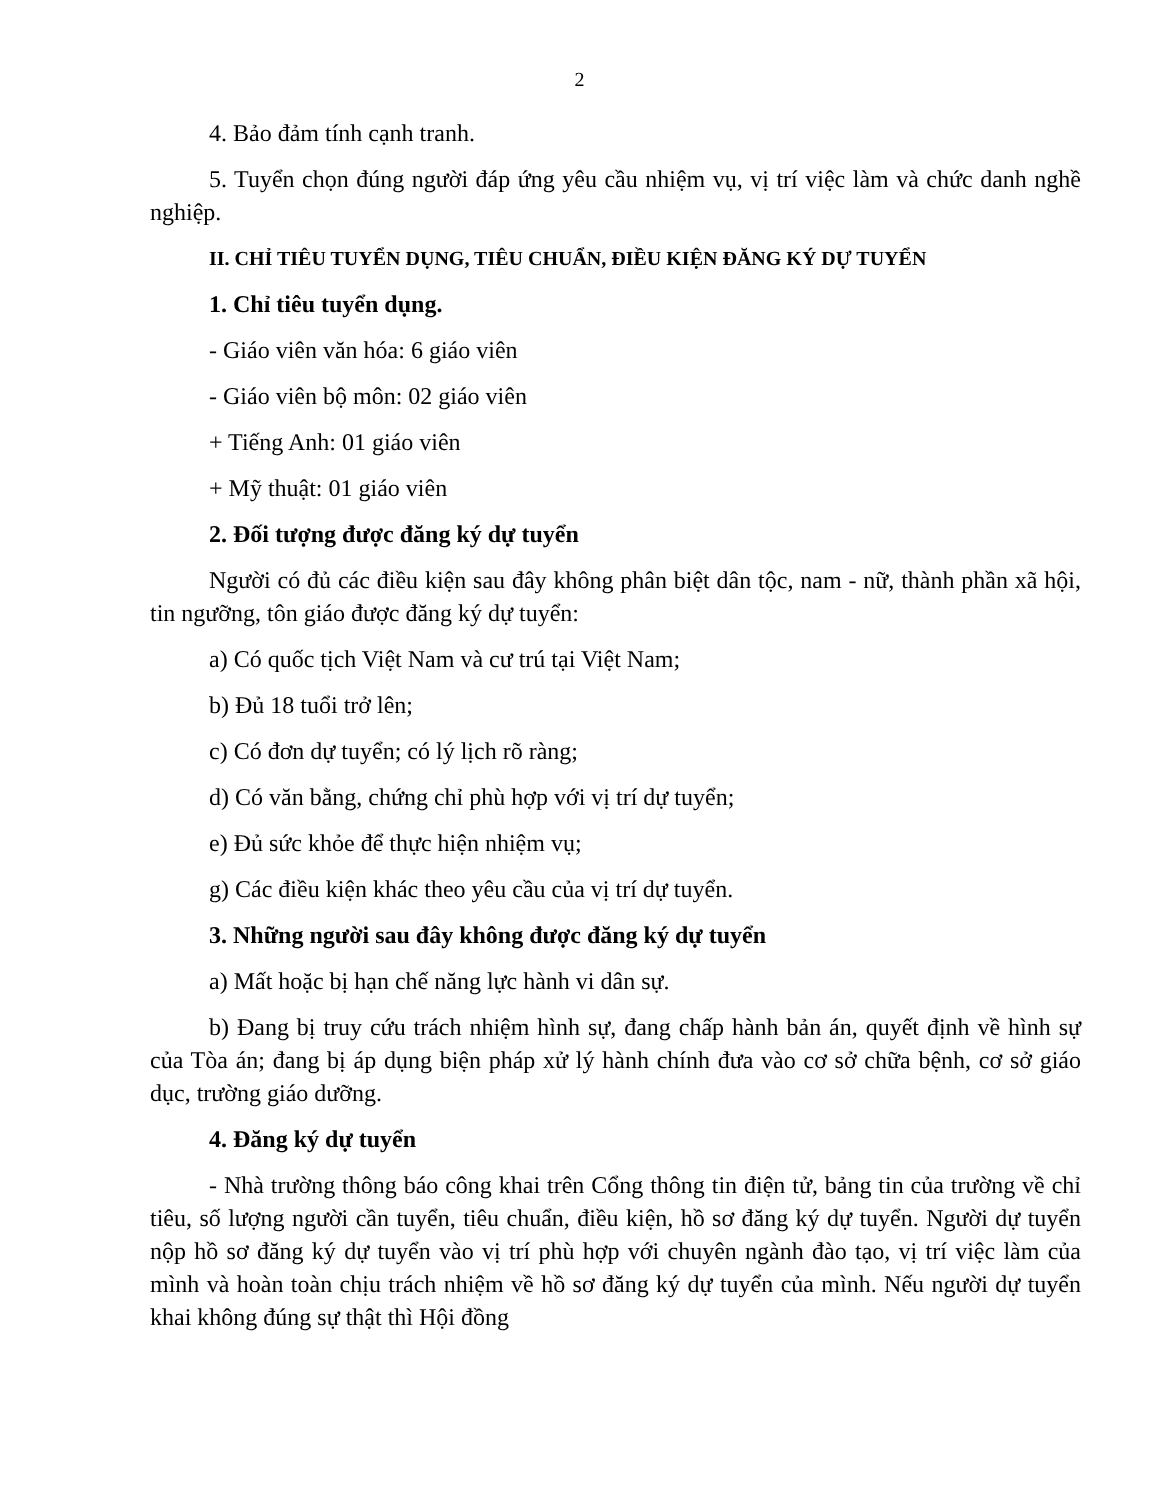2
4. Bảo đảm tính cạnh tranh.
5. Tuyển chọn đúng người đáp ứng yêu cầu nhiệm vụ, vị trí việc làm và chức danh nghề nghiệp.
II. CHỈ TIÊU TUYỂN DỤNG, TIÊU CHUẨN, ĐIỀU KIỆN ĐĂNG KÝ DỰ TUYỂN
1. Chỉ tiêu tuyển dụng.
- Giáo viên văn hóa: 6 giáo viên
- Giáo viên bộ môn: 02 giáo viên
+ Tiếng Anh: 01 giáo viên
+ Mỹ thuật: 01 giáo viên
2. Đối tượng được đăng ký dự tuyển
Người có đủ các điều kiện sau đây không phân biệt dân tộc, nam - nữ, thành phần xã hội, tin ngưỡng, tôn giáo được đăng ký dự tuyển:
a) Có quốc tịch Việt Nam và cư trú tại Việt Nam;
b) Đủ 18 tuổi trở lên;
c) Có đơn dự tuyển; có lý lịch rõ ràng;
d) Có văn bằng, chứng chỉ phù hợp với vị trí dự tuyển;
e) Đủ sức khỏe để thực hiện nhiệm vụ;
g) Các điều kiện khác theo yêu cầu của vị trí dự tuyển.
3. Những người sau đây không được đăng ký dự tuyển
a) Mất hoặc bị hạn chế năng lực hành vi dân sự.
b) Đang bị truy cứu trách nhiệm hình sự, đang chấp hành bản án, quyết định về hình sự của Tòa án; đang bị áp dụng biện pháp xử lý hành chính đưa vào cơ sở chữa bệnh, cơ sở giáo dục, trường giáo dưỡng.
4. Đăng ký dự tuyển
- Nhà trường thông báo công khai trên Cổng thông tin điện tử, bảng tin của trường về chỉ tiêu, số lượng người cần tuyển, tiêu chuẩn, điều kiện, hồ sơ đăng ký dự tuyển. Người dự tuyển nộp hồ sơ đăng ký dự tuyển vào vị trí phù hợp với chuyên ngành đào tạo, vị trí việc làm của mình và hoàn toàn chịu trách nhiệm về hồ sơ đăng ký dự tuyển của mình. Nếu người dự tuyển khai không đúng sự thật thì Hội đồng